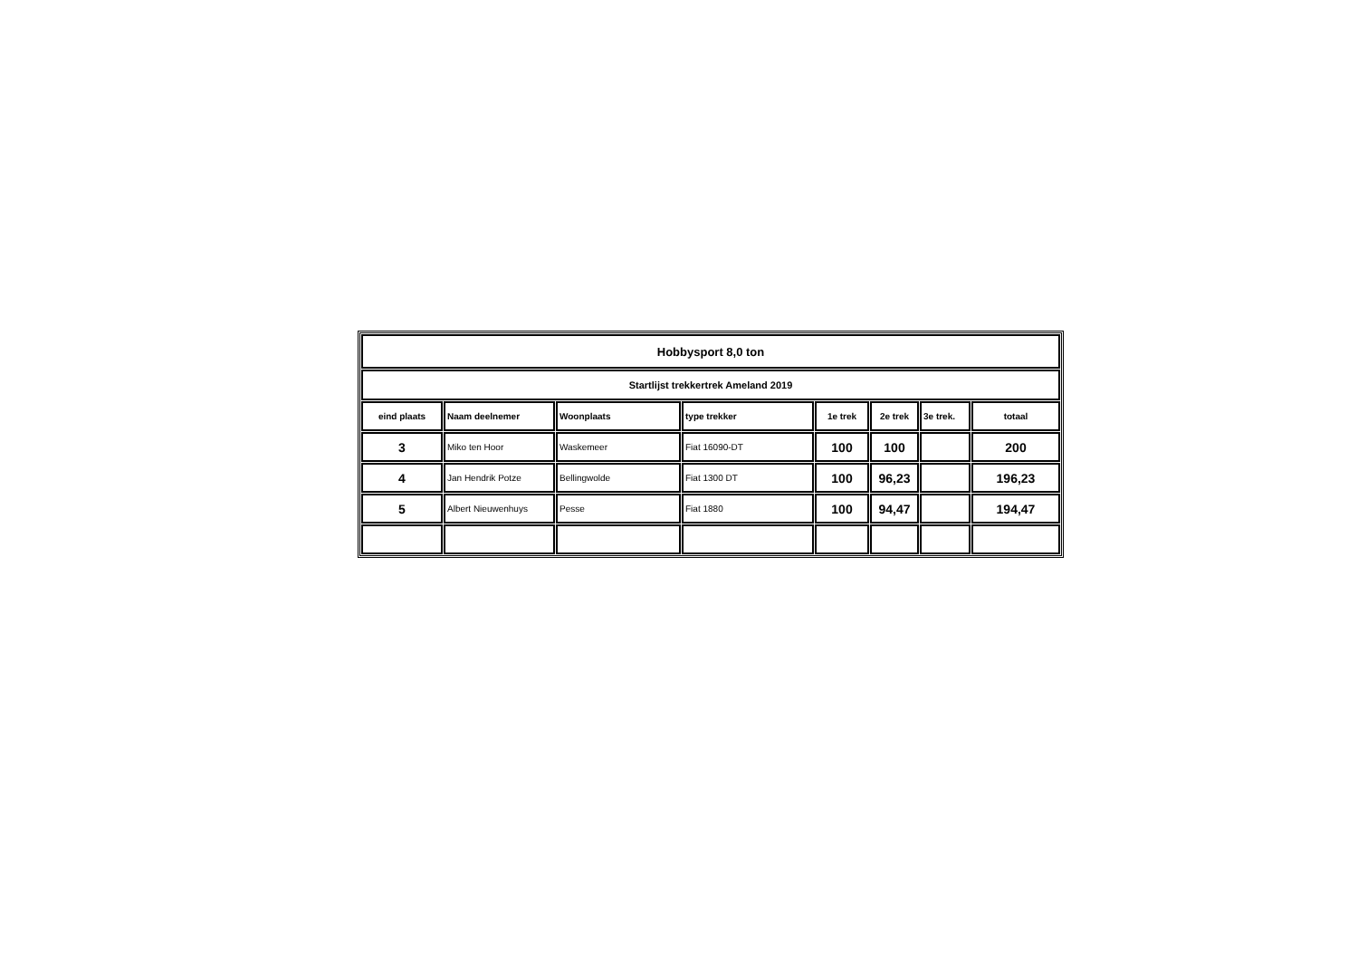| Hobbysport 8,0 ton | | | | | | | |
| Startlijst trekkertrek Ameland 2019 | | | | | | | |
| eind plaats | Naam deelnemer | Woonplaats | type trekker | 1e trek | 2e trek | 3e trek. | totaal |
| 3 | Miko ten Hoor | Waskemeer | Fiat 16090-DT | 100 | 100 | | 200 |
| 4 | Jan Hendrik Potze | Bellingwolde | Fiat 1300 DT | 100 | 96,23 | | 196,23 |
| 5 | Albert Nieuwenhuys | Pesse | Fiat 1880 | 100 | 94,47 | | 194,47 |